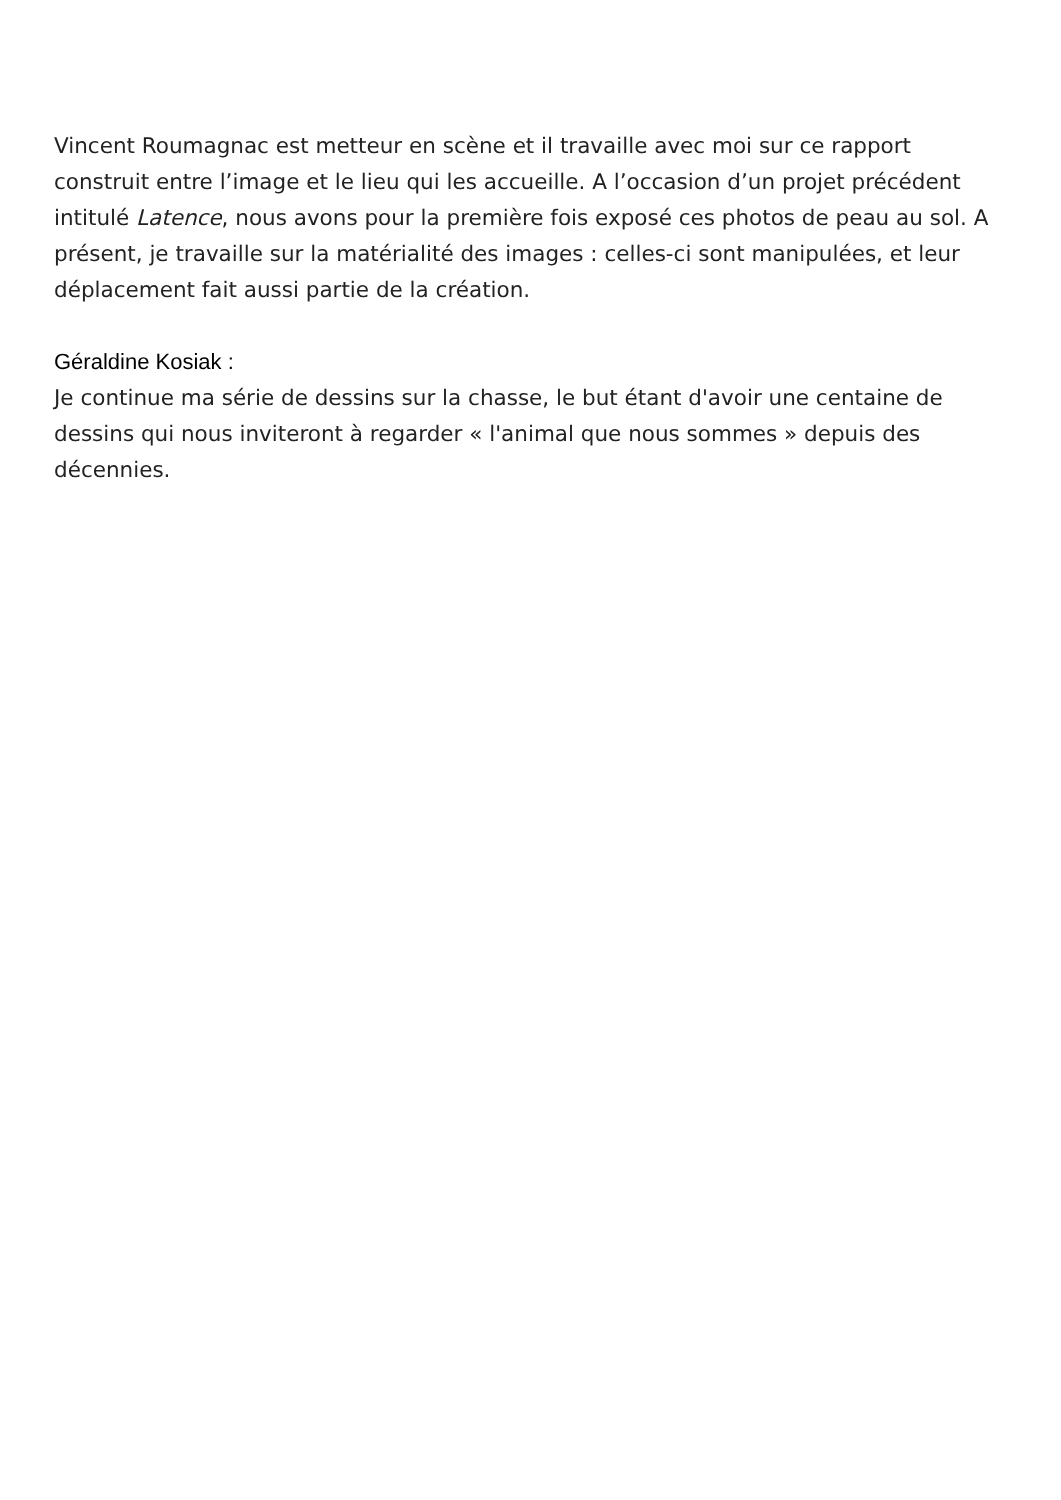Vincent Roumagnac est metteur en scène et il travaille avec moi sur ce rapport construit entre l’image et le lieu qui les accueille. A l’occasion d’un projet précédent intitulé Latence, nous avons pour la première fois exposé ces photos de peau au sol. A présent, je travaille sur la matérialité des images : celles-ci sont manipulées, et leur déplacement fait aussi partie de la création.
Géraldine Kosiak :
Je continue ma série de dessins sur la chasse, le but étant d'avoir une centaine de dessins qui nous inviteront à regarder « l'animal que nous sommes » depuis des décennies.